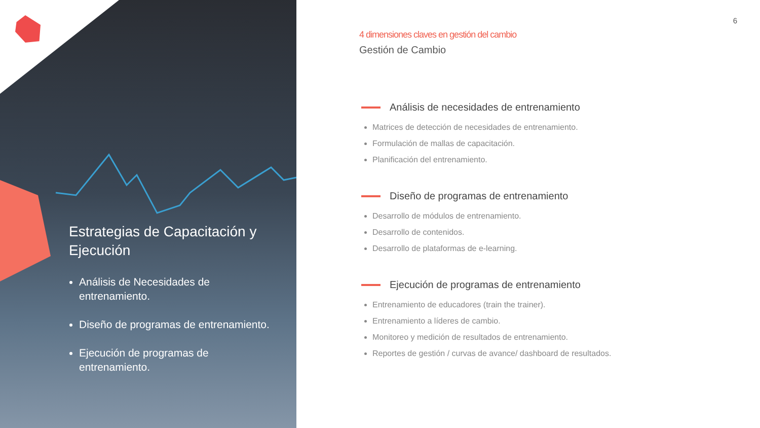Estrategias de Capacitación y Ejecución
Análisis de Necesidades de entrenamiento.
Diseño de programas de entrenamiento.
Ejecución de programas de entrenamiento.
6
4 dimensiones claves en gestión del cambio
Gestión de Cambio
Análisis de necesidades de entrenamiento
Matrices de detección de necesidades de entrenamiento.
Formulación de mallas de capacitación.
Planificación del entrenamiento.
Diseño de programas de entrenamiento
Desarrollo de módulos de entrenamiento.
Desarrollo de contenidos.
Desarrollo de plataformas de e-learning.
Ejecución de programas de entrenamiento
Entrenamiento de educadores (train the trainer).
Entrenamiento a líderes de cambio.
Monitoreo y medición de resultados de entrenamiento.
Reportes de gestión / curvas de avance/ dashboard de resultados.